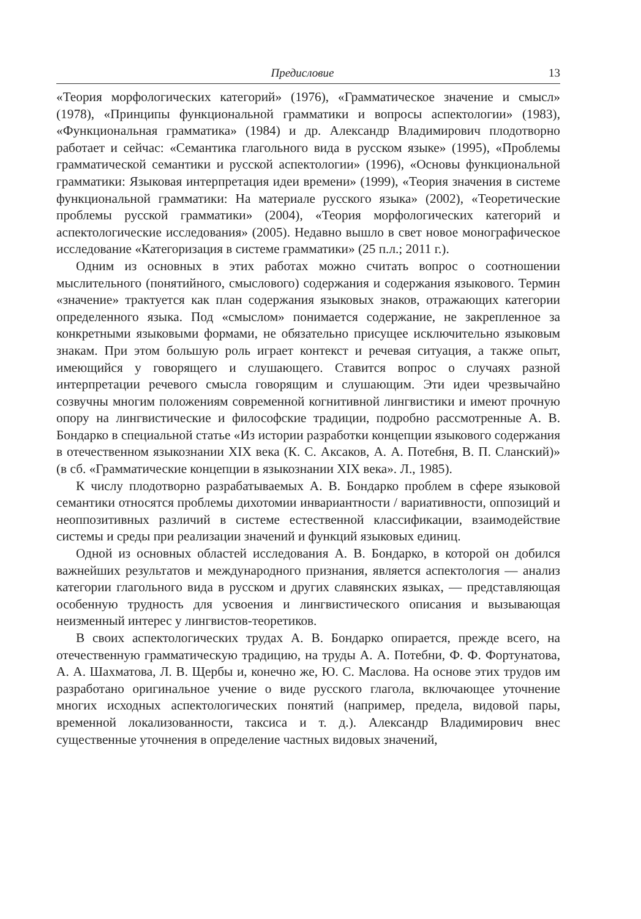Предисловие 13
«Теория морфологических категорий» (1976), «Грамматическое значение и смысл» (1978), «Принципы функциональной грамматики и вопросы аспектологии» (1983), «Функциональная грамматика» (1984) и др. Александр Владимирович плодотворно работает и сейчас: «Семантика глагольного вида в русском языке» (1995), «Проблемы грамматической семантики и русской аспектологии» (1996), «Основы функциональной грамматики: Языковая интерпретация идеи времени» (1999), «Теория значения в системе функциональной грамматики: На материале русского языка» (2002), «Теоретические проблемы русской грамматики» (2004), «Теория морфологических категорий и аспектологические исследования» (2005). Недавно вышло в свет новое монографическое исследование «Категоризация в системе грамматики» (25 п.л.; 2011 г.).
Одним из основных в этих работах можно считать вопрос о соотношении мыслительного (понятийного, смыслового) содержания и содержания языкового. Термин «значение» трактуется как план содержания языковых знаков, отражающих категории определенного языка. Под «смыслом» понимается содержание, не закрепленное за конкретными языковыми формами, не обязательно присущее исключительно языковым знакам. При этом большую роль играет контекст и речевая ситуация, а также опыт, имеющийся у говорящего и слушающего. Ставится вопрос о случаях разной интерпретации речевого смысла говорящим и слушающим. Эти идеи чрезвычайно созвучны многим положениям современной когнитивной лингвистики и имеют прочную опору на лингвистические и философские традиции, подробно рассмотренные А. В. Бондарко в специальной статье «Из истории разработки концепции языкового содержания в отечественном языкознании XIX века (К. С. Аксаков, А. А. Потебня, В. П. Сланский)» (в сб. «Грамматические концепции в языкознании XIX века». Л., 1985).
К числу плодотворно разрабатываемых А. В. Бондарко проблем в сфере языковой семантики относятся проблемы дихотомии инвариантности / вариативности, оппозиций и неоппозитивных различий в системе естественной классификации, взаимодействие системы и среды при реализации значений и функций языковых единиц.
Одной из основных областей исследования А. В. Бондарко, в которой он добился важнейших результатов и международного признания, является аспектология — анализ категории глагольного вида в русском и других славянских языках, — представляющая особенную трудность для усвоения и лингвистического описания и вызывающая неизменный интерес у лингвистов-теоретиков.
В своих аспектологических трудах А. В. Бондарко опирается, прежде всего, на отечественную грамматическую традицию, на труды А. А. Потебни, Ф. Ф. Фортунатова, А. А. Шахматова, Л. В. Щербы и, конечно же, Ю. С. Маслова. На основе этих трудов им разработано оригинальное учение о виде русского глагола, включающее уточнение многих исходных аспектологических понятий (например, предела, видовой пары, временной локализованности, таксиса и т. д.). Александр Владимирович внес существенные уточнения в определение частных видовых значений,